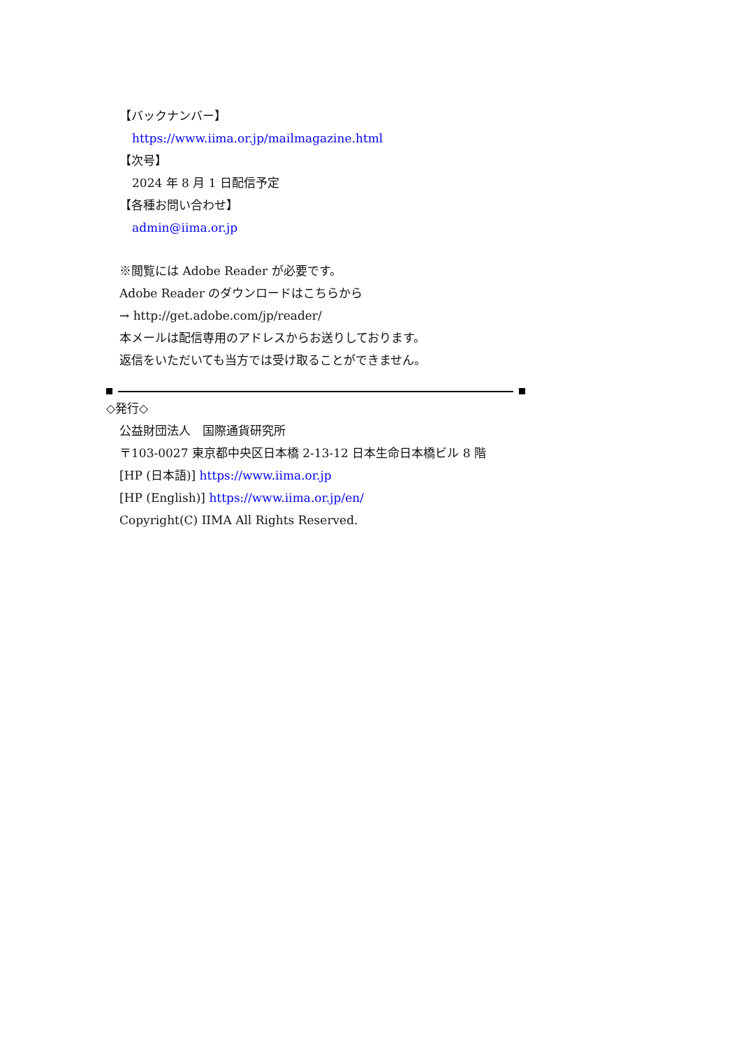【バックナンバー】
https://www.iima.or.jp/mailmagazine.html
【次号】
2024 年 8 月 1 日配信予定
【各種お問い合わせ】
admin@iima.or.jp
※閲覧には Adobe Reader が必要です。
Adobe Reader のダウンロードはこちらから
→ http://get.adobe.com/jp/reader/
本メールは配信専用のアドレスからお送りしております。
返信をいただいても当方では受け取ることができません。
◇発行◇
公益財団法人　国際通貨研究所
〒103-0027 東京都中央区日本橋 2-13-12 日本生命日本橋ビル 8 階
[HP (日本語)] https://www.iima.or.jp
[HP (English)] https://www.iima.or.jp/en/
Copyright(C) IIMA All Rights Reserved.